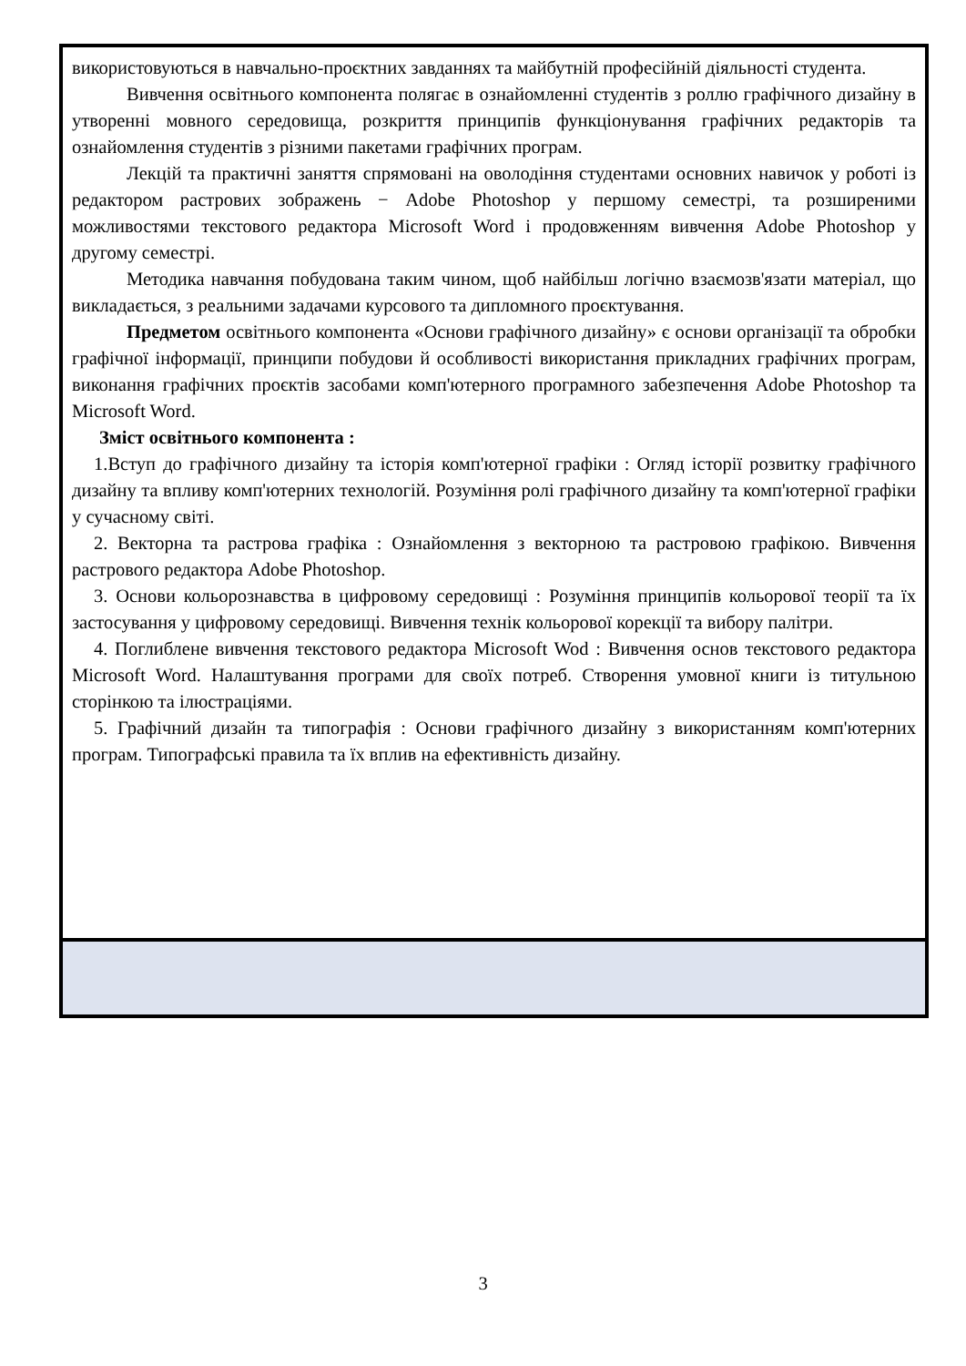| використовуються в навчально-проєктних завданнях та майбутній професійній діяльності студента. Вивчення освітнього компонента полягає в ознайомленні студентів з роллю графічного дизайну в утворенні мовного середовища, розкриття принципів функціонування графічних редакторів та ознайомлення студентів з різними пакетами графічних програм. Лекцій та практичні заняття спрямовані на оволодіння студентами основних навичок у роботі із редактором растрових зображень − Adobe Photoshop у першому семестрі, та розширеними можливостями текстового редактора Microsoft Word і продовженням вивчення Adobe Photoshop у другому семестрі. Методика навчання побудована таким чином, щоб найбільш логічно взаємозв'язати матеріал, що викладається, з реальними задачами курсового та дипломного проєктування. Предметом освітнього компонента «Основи графічного дизайну» є основи організації та обробки графічної інформації, принципи побудови й особливості використання прикладних графічних програм, виконання графічних проєктів засобами комп'ютерного програмного забезпечення Adobe Photoshop та Microsoft Word. Зміст освітнього компонента : 1.Вступ до графічного дизайну та історія комп'ютерної графіки : Огляд історії розвитку графічного дизайну та впливу комп'ютерних технологій. Розуміння ролі графічного дизайну та комп'ютерної графіки у сучасному світі. 2. Векторна та растрова графіка : Ознайомлення з векторною та растровою графікою. Вивчення растрового редактора Adobe Photoshop. 3. Основи кольорознавства в цифровому середовищі : Розуміння принципів кольорової теорії та їх застосування у цифровому середовищі. Вивчення технік кольорової корекції та вибору палітри. 4. Поглиблене вивчення текстового редактора Microsoft Wod : Вивчення основ текстового редактора Microsoft Word. Налаштування програми для своїх потреб. Створення умовної книги із титульною сторінкою та ілюстраціями. 5. Графічний дизайн та типографія : Основи графічного дизайну з використанням комп'ютерних програм. Типографські правила та їх вплив на ефективність дизайну. |
3